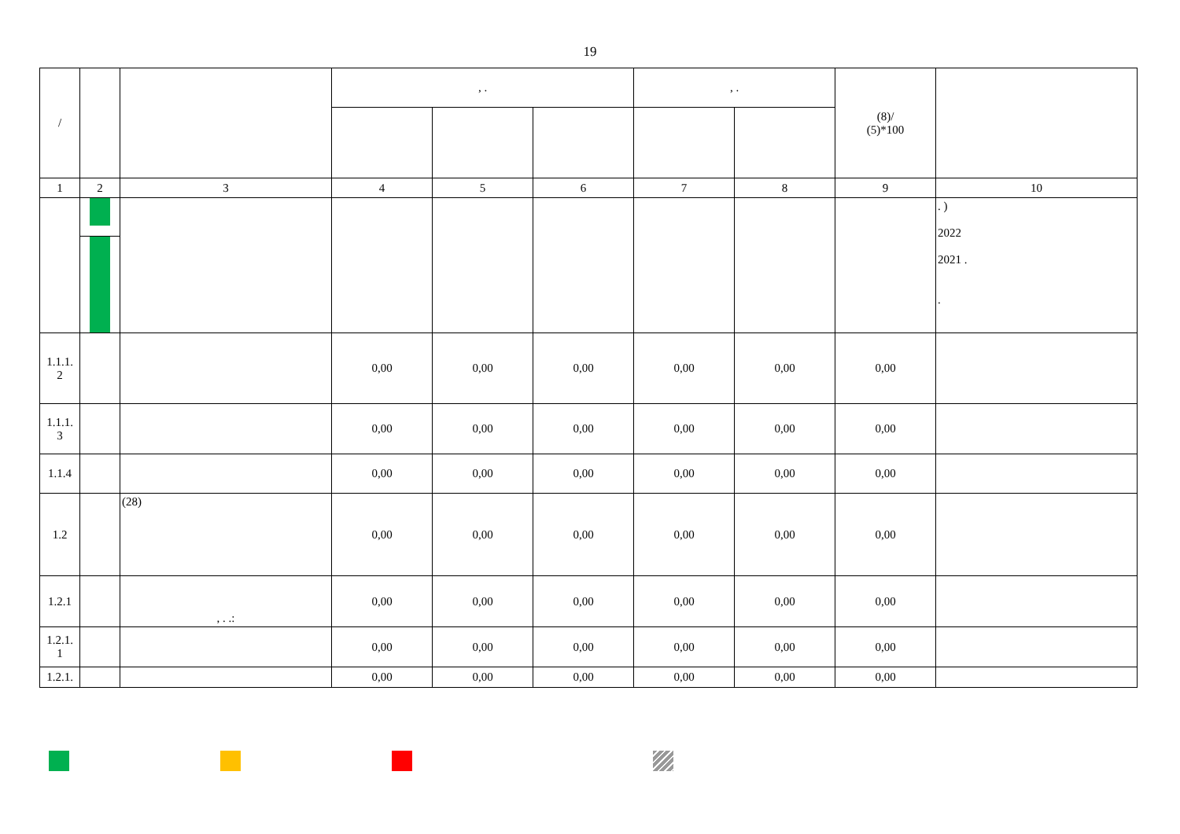19
| / | | | , . | | | , . | | (8)/ (5)*100 | |
| 1 | 2 | 3 | 4 | 5 | 6 | 7 | 8 | 9 | 10 |
| | | | | | | | | | . ) 2022 2021 . . |
| 1.1.1. 2 | | | 0,00 | 0,00 | 0,00 | 0,00 | 0,00 | 0,00 | |
| 1.1.1. 3 | | | 0,00 | 0,00 | 0,00 | 0,00 | 0,00 | 0,00 | |
| 1.1.4 | | | 0,00 | 0,00 | 0,00 | 0,00 | 0,00 | 0,00 | |
| 1.2 | | (28) | 0,00 | 0,00 | 0,00 | 0,00 | 0,00 | 0,00 | |
| 1.2.1 | | , . .: | 0,00 | 0,00 | 0,00 | 0,00 | 0,00 | 0,00 | |
| 1.2.1. 1 | | | 0,00 | 0,00 | 0,00 | 0,00 | 0,00 | 0,00 | |
| 1.2.1. | | | 0,00 | 0,00 | 0,00 | 0,00 | 0,00 | 0,00 | |